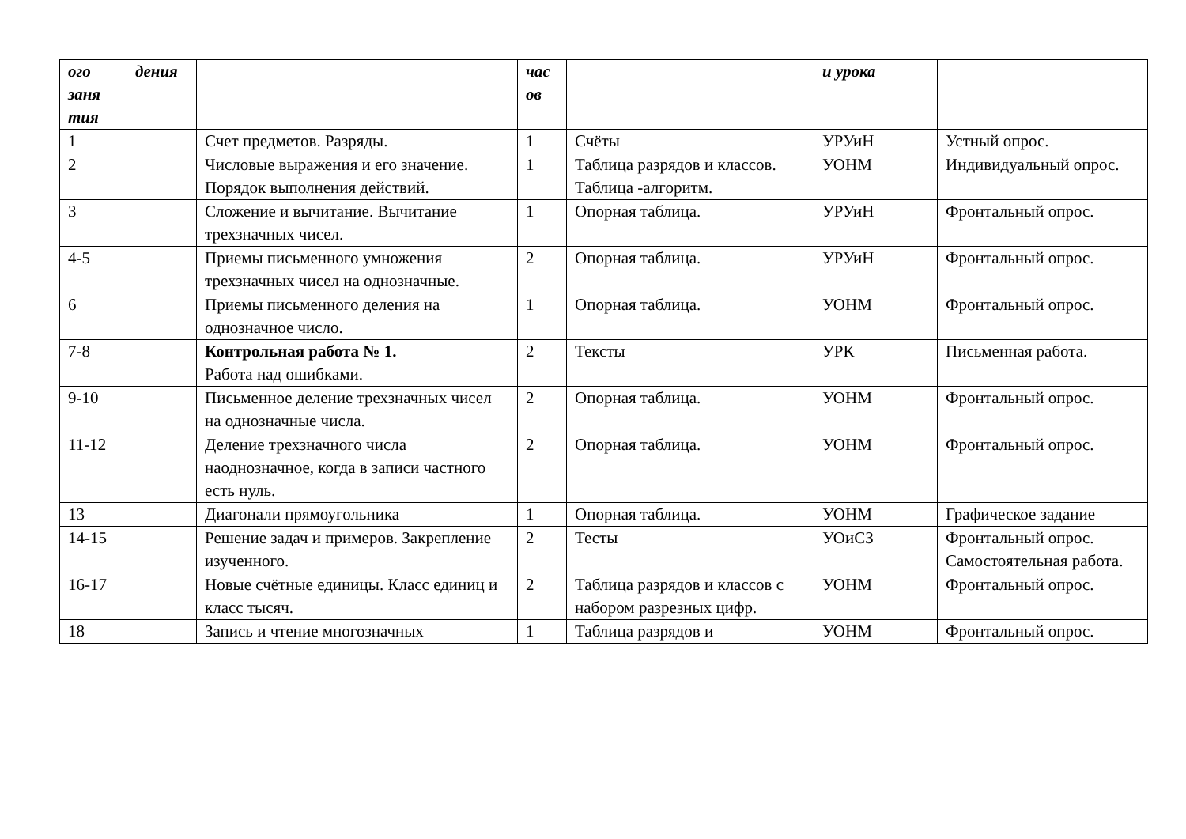| ого заня тия | дения | | час ов | | и урока | |
| --- | --- | --- | --- | --- | --- | --- |
| 1 | | Счет предметов. Разряды. | 1 | Счёты | УРУиН | Устный опрос. |
| 2 | | Числовые выражения и его значение. Порядок выполнения действий. | 1 | Таблица разрядов и классов. Таблица -алгоритм. | УОНМ | Индивидуальный опрос. |
| 3 | | Сложение и вычитание. Вычитание трехзначных чисел. | 1 | Опорная таблица. | УРУиН | Фронтальный опрос. |
| 4-5 | | Приемы письменного умножения трехзначных чисел на однозначные. | 2 | Опорная таблица. | УРУиН | Фронтальный опрос. |
| 6 | | Приемы письменного деления на однозначное число. | 1 | Опорная таблица. | УОНМ | Фронтальный опрос. |
| 7-8 | | Контрольная работа № 1. Работа над ошибками. | 2 | Тексты | УРК | Письменная работа. |
| 9-10 | | Письменное деление трехзначных чисел на однозначные числа. | 2 | Опорная таблица. | УОНМ | Фронтальный опрос. |
| 11-12 | | Деление трехзначного числа наоднозначное, когда в записи частного есть нуль. | 2 | Опорная таблица. | УОНМ | Фронтальный опрос. |
| 13 | | Диагонали прямоугольника | 1 | Опорная таблица. | УОНМ | Графическое задание |
| 14-15 | | Решение задач и примеров. Закрепление изученного. | 2 | Тесты | УОиСЗ | Фронтальный опрос. Самостоятельная работа. |
| 16-17 | | Новые счётные единицы. Класс единиц и класс тысяч. | 2 | Таблица разрядов и классов с набором разрезных цифр. | УОНМ | Фронтальный опрос. |
| 18 | | Запись и чтение многозначных | 1 | Таблица разрядов и | УОНМ | Фронтальный опрос. |